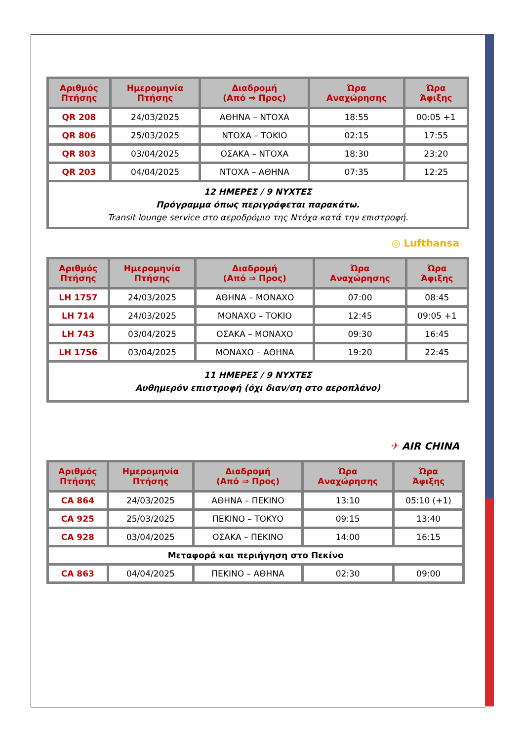| Αριθμός Πτήσης | Ημερομηνία Πτήσης | Διαδρομή (Από ⇒ Προς) | Ώρα Αναχώρησης | Ώρα Άφιξης |
| --- | --- | --- | --- | --- |
| QR 208 | 24/03/2025 | ΑΘΗΝΑ – ΝΤΟΧΑ | 18:55 | 00:05 +1 |
| QR 806 | 25/03/2025 | ΝΤΟΧΑ – ΤΟΚΙΟ | 02:15 | 17:55 |
| QR 803 | 03/04/2025 | ΟΣΑΚΑ – ΝΤΟΧΑ | 18:30 | 23:20 |
| QR 203 | 04/04/2025 | ΝΤΟΧΑ – ΑΘΗΝΑ | 07:35 | 12:25 |
| 12 ΗΜΕΡΕΣ / 9 ΝΥΧΤΕΣ Πρόγραμμα όπως περιγράφεται παρακάτω. Transit lounge service στο αεροδρόμιο της Ντόχα κατά την επιστροφή. | | | | |
◎ Lufthansa
| Αριθμός Πτήσης | Ημερομηνία Πτήσης | Διαδρομή (Από ⇒ Προς) | Ώρα Αναχώρησης | Ώρα Άφιξης |
| --- | --- | --- | --- | --- |
| LH 1757 | 24/03/2025 | ΑΘΗΝΑ – ΜΟΝΑΧΟ | 07:00 | 08:45 |
| LH 714 | 24/03/2025 | ΜΟΝΑΧΟ – ΤΟΚΙΟ | 12:45 | 09:05 +1 |
| LH 743 | 03/04/2025 | ΟΣΑΚΑ – ΜΟΝΑΧΟ | 09:30 | 16:45 |
| LH 1756 | 03/04/2025 | ΜΟΝΑΧΟ – ΑΘΗΝΑ | 19:20 | 22:45 |
| 11 ΗΜΕΡΕΣ / 9 ΝΥΧΤΕΣ Αυθημερόν επιστροφή (όχι διαν/ση στο αεροπλάνο) | | | | |
✈ AIR CHINA
| Αριθμός Πτήσης | Ημερομηνία Πτήσης | Διαδρομή (Από ⇒ Προς) | Ώρα Αναχώρησης | Ώρα Άφιξης |
| --- | --- | --- | --- | --- |
| CA 864 | 24/03/2025 | ΑΘΗΝΑ – ΠΕΚΙΝΟ | 13:10 | 05:10 (+1) |
| CA 925 | 25/03/2025 | ΠΕΚΙΝΟ – ΤΟΚΥΟ | 09:15 | 13:40 |
| CA 928 | 03/04/2025 | ΟΣΑΚΑ – ΠΕΚΙΝΟ | 14:00 | 16:15 |
| Μεταφορά και περιήγηση στο Πεκίνο | | | | |
| CA 863 | 04/04/2025 | ΠΕΚΙΝΟ – ΑΘΗΝΑ | 02:30 | 09:00 |